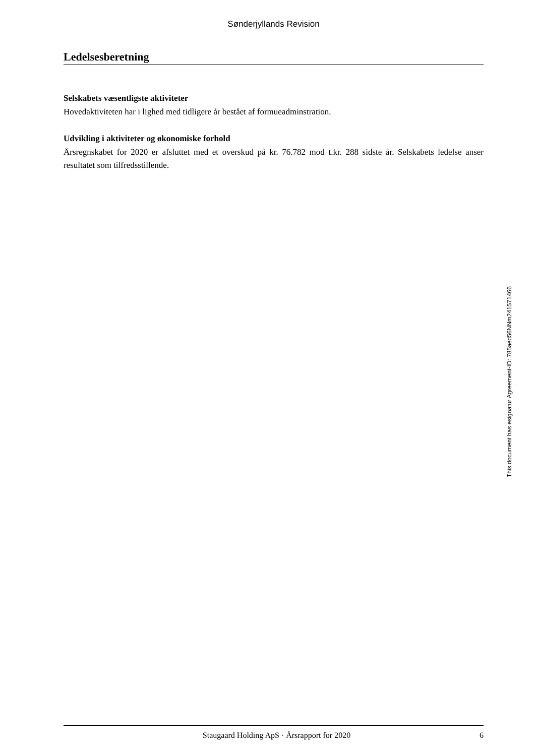Sønderjyllands Revision
Ledelsesberetning
Selskabets væsentligste aktiviteter
Hovedaktiviteten har i lighed med tidligere år bestået af formueadminstration.
Udvikling i aktiviteter og økonomiske forhold
Årsregnskabet for 2020 er afsluttet med et overskud på kr. 76.782 mod t.kr. 288 sidste år. Selskabets ledelse anser resultatet som tilfredsstillende.
This document has esignatur Agreement-ID: 785aed56NNm241571466
Staugaard Holding ApS · Årsrapport for 2020 6